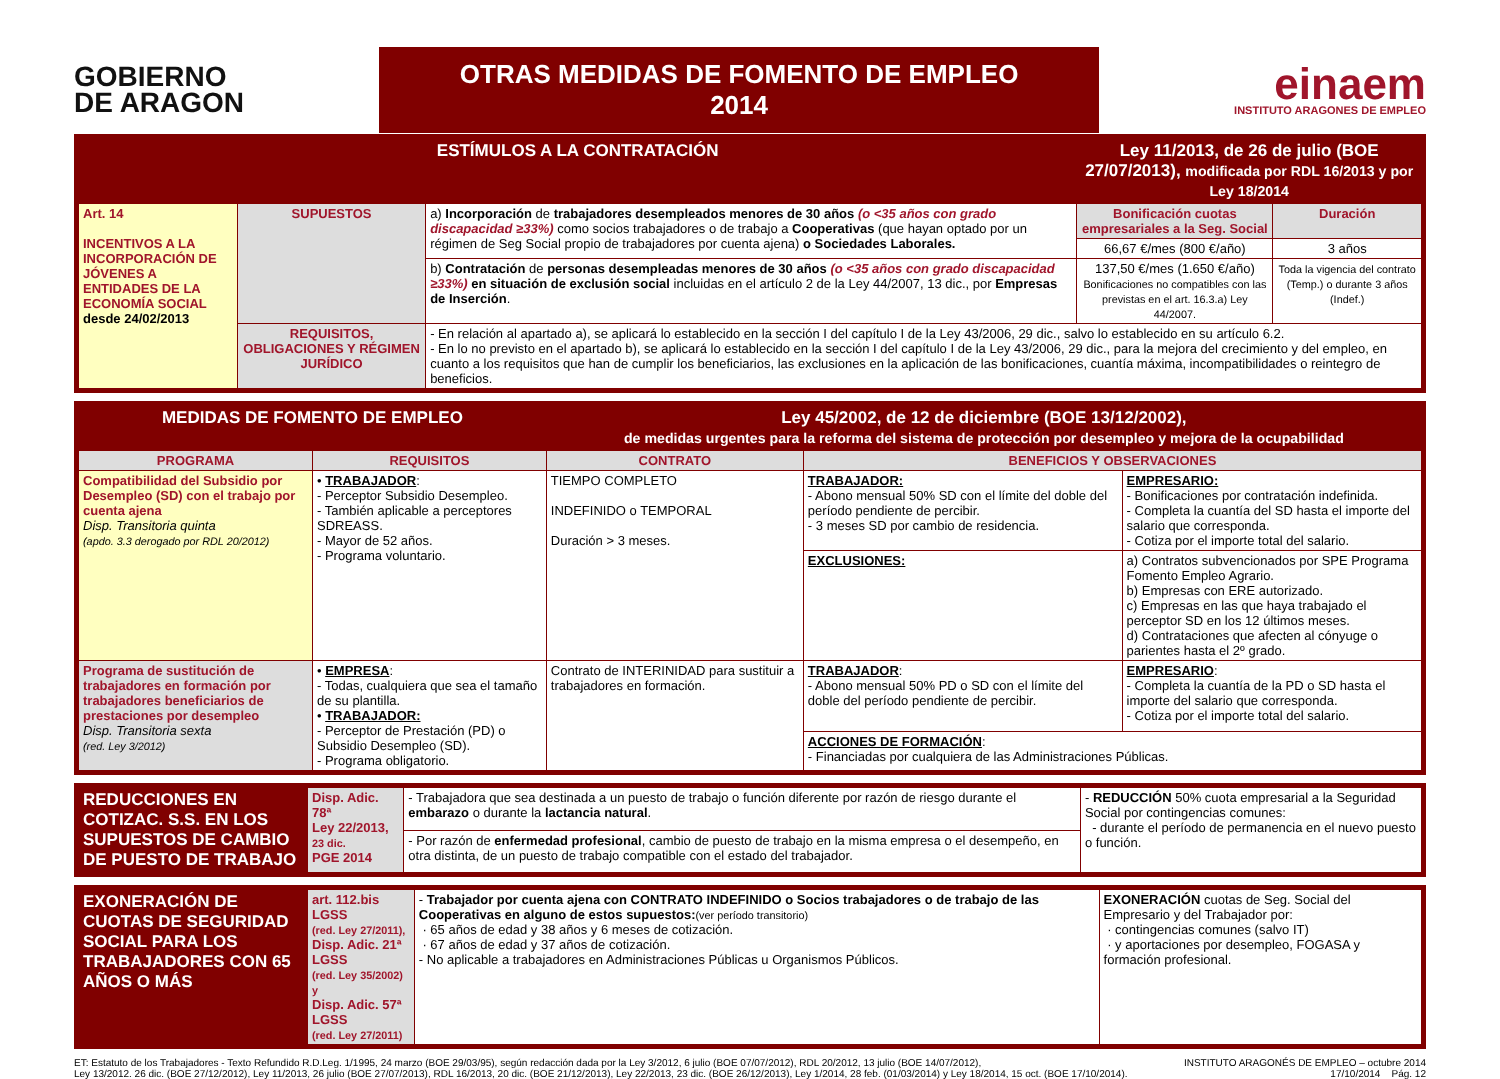GOBIERNO
DE ARAGON
OTRAS MEDIDAS DE FOMENTO DE EMPLEO 2014
einaem
INSTITUTO ARAGONES DE EMPLEO
| ESTÍMULOS A LA CONTRATACIÓN | | | Ley 11/2013, de 26 de julio (BOE 27/07/2013), modificada por RDL 16/2013 y por Ley 18/2014 | |
| Art. 14 INCENTIVOS A LA INCORPORACIÓN DE JÓVENES A ENTIDADES DE LA ECONOMÍA SOCIAL desde 24/02/2013 | SUPUESTOS | a) Incorporación de trabajadores desempleados menores de 30 años (o <35 años con grado discapacidad ≥33%) como socios trabajadores o de trabajo a Cooperativas (que hayan optado por un régimen de Seg Social propio de trabajadores por cuenta ajena) o Sociedades Laborales. | Bonificación cuotas empresariales a la Seg. Social | Duración |
| | | | 66,67 €/mes (800 €/año) | 3 años |
| | | b) Contratación de personas desempleadas menores de 30 años (o <35 años con grado discapacidad ≥33%) en situación de exclusión social incluidas en el artículo 2 de la Ley 44/2007, 13 dic., por Empresas de Inserción . | 137,50 €/mes (1.650 €/año) Bonificaciones no compatibles con las previstas en el art. 16.3.a) Ley 44/2007. | Toda la vigencia del contrato (Temp.) o durante 3 años (Indef.) |
| | REQUISITOS, OBLIGACIONES Y RÉGIMEN JURÍDICO | - En relación al apartado a), se aplicará lo establecido en la sección I del capítulo I de la Ley 43/2006, 29 dic., salvo lo establecido en su artículo 6.2. - En lo no previsto en el apartado b), se aplicará lo establecido en la sección I del capítulo I de la Ley 43/2006, 29 dic., para la mejora del crecimiento y del empleo, en cuanto a los requisitos que han de cumplir los beneficiarios, las exclusiones en la aplicación de las bonificaciones, cuantía máxima, incompatibilidades o reintegro de beneficios. | | |
| MEDIDAS DE FOMENTO DE EMPLEO | | Ley 45/2002, de 12 de diciembre (BOE 13/12/2002), de medidas urgentes para la reforma del sistema de protección por desempleo y mejora de la ocupabilidad | | | |
| PROGRAMA | REQUISITOS | CONTRATO | BENEFICIOS Y OBSERVACIONES | | |
| Compatibilidad del Subsidio por Desempleo (SD) con el trabajo por cuenta ajena Disp. Transitoria quinta (apdo. 3.3 derogado por RDL 20/2012) | • TRABAJADOR : - Perceptor Subsidio Desempleo. - También aplicable a perceptores SDREASS. - Mayor de 52 años. - Programa voluntario. | TIEMPO COMPLETO INDEFINIDO o TEMPORAL Duración > 3 meses. | TRABAJADOR: - Abono mensual 50% SD con el límite del doble del período pendiente de percibir. - 3 meses SD por cambio de residencia. | | EMPRESARIO: - Bonificaciones por contratación indefinida. - Completa la cuantía del SD hasta el importe del salario que corresponda. - Cotiza por el importe total del salario. |
| | | | EXCLUSIONES: | a) Contratos subvencionados por SPE Programa Fomento Empleo Agrario. b) Empresas con ERE autorizado. c) Empresas en las que haya trabajado el perceptor SD en los 12 últimos meses. d) Contrataciones que afecten al cónyuge o parientes hasta el 2º grado. | |
| Programa de sustitución de trabajadores en formación por trabajadores beneficiarios de prestaciones por desempleo Disp. Transitoria sexta (red. Ley 3/2012) | • EMPRESA : - Todas, cualquiera que sea el tamaño de su plantilla. • TRABAJADOR: - Perceptor de Prestación (PD) o Subsidio Desempleo (SD). - Programa obligatorio. | Contrato de INTERINIDAD para sustituir a trabajadores en formación. | TRABAJADOR : - Abono mensual 50% PD o SD con el límite del doble del período pendiente de percibir. | | EMPRESARIO : - Completa la cuantía de la PD o SD hasta el importe del salario que corresponda. - Cotiza por el importe total del salario. |
| | | | ACCIONES DE FORMACIÓN : - Financiadas por cualquiera de las Administraciones Públicas. | | |
| REDUCCIONES EN COTIZAC. S.S. EN LOS SUPUESTOS DE CAMBIO DE PUESTO DE TRABAJO | Disp. Adic. 78ª Ley 22/2013, 23 dic. PGE 2014 | - Trabajadora que sea destinada a un puesto de trabajo o función diferente por razón de riesgo durante el embarazo o durante la lactancia natural . | - REDUCCIÓN 50% cuota empresarial a la Seguridad Social por contingencias comunes: - durante el período de permanencia en el nuevo puesto o función. |
| | | - Por razón de enfermedad profesional , cambio de puesto de trabajo en la misma empresa o el desempeño, en otra distinta, de un puesto de trabajo compatible con el estado del trabajador. | |
| EXONERACIÓN DE CUOTAS DE SEGURIDAD SOCIAL PARA LOS TRABAJADORES CON 65 AÑOS O MÁS | art. 112.bis LGSS (red. Ley 27/2011), Disp. Adic. 21ª LGSS (red. Ley 35/2002) y Disp. Adic. 57ª LGSS (red. Ley 27/2011) | - Trabajador por cuenta ajena con CONTRATO INDEFINIDO o Socios trabajadores o de trabajo de las Cooperativas en alguno de estos supuestos: (ver período transitorio) · 65 años de edad y 38 años y 6 meses de cotización. · 67 años de edad y 37 años de cotización. - No aplicable a trabajadores en Administraciones Públicas u Organismos Públicos. | EXONERACIÓN cuotas de Seg. Social del Empresario y del Trabajador por: · contingencias comunes (salvo IT) · y aportaciones por desempleo, FOGASA y formación profesional. |
ET: Estatuto de los Trabajadores - Texto Refundido R.D.Leg. 1/1995, 24 marzo (BOE 29/03/95), según redacción dada por la Ley 3/2012, 6 julio (BOE 07/07/2012), RDL 20/2012, 13 julio (BOE 14/07/2012),
Ley 13/2012. 26 dic. (BOE 27/12/2012), Ley 11/2013, 26 julio (BOE 27/07/2013), RDL 16/2013, 20 dic. (BOE 21/12/2013), Ley 22/2013, 23 dic. (BOE 26/12/2013), Ley 1/2014, 28 feb. (01/03/2014) y Ley 18/2014, 15 oct. (BOE 17/10/2014).
INSTITUTO ARAGONÉS DE EMPLEO – octubre 2014
17/10/2014 Pág. 12